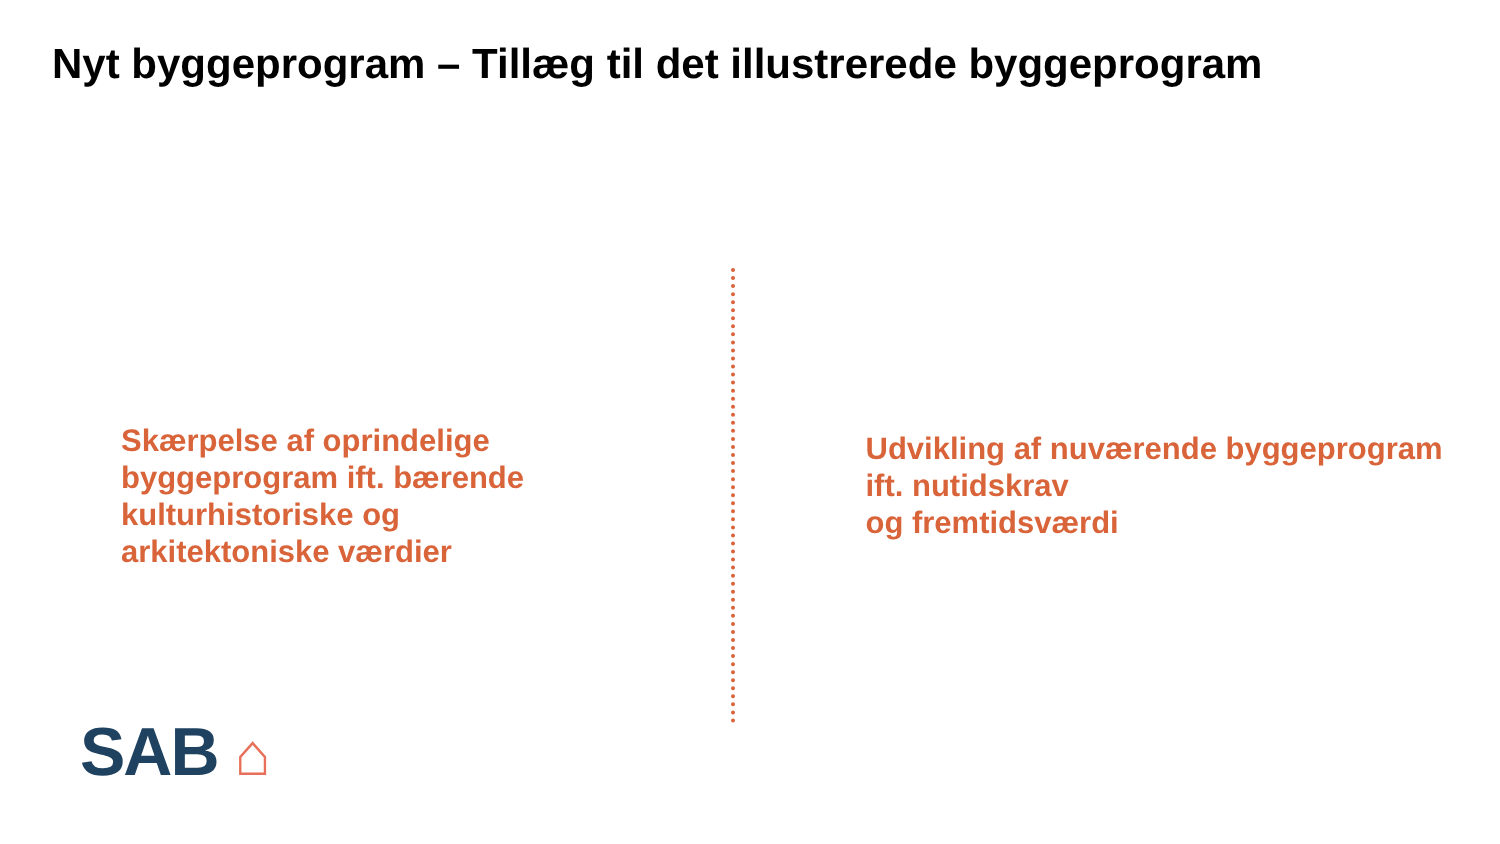Nyt byggeprogram – Tillæg til det illustrerede byggeprogram
Skærpelse af oprindelige
byggeprogram ift. bærende
kulturhistoriske og
arkitektoniske værdier
Udvikling af nuværende byggeprogram
ift. nutidskrav
og fremtidsværdi
SAB ⌂